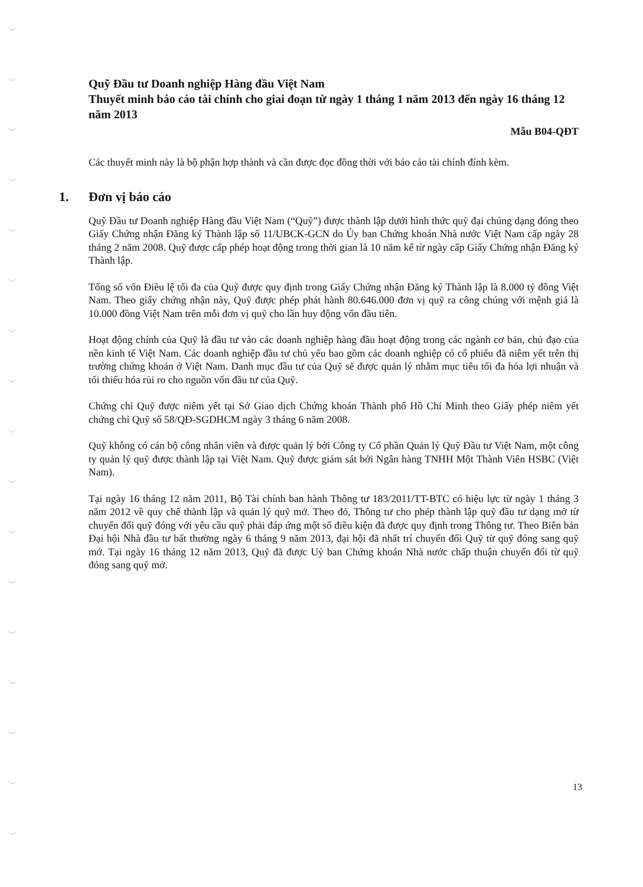Quỹ Đầu tư Doanh nghiệp Hàng đầu Việt Nam
Thuyết minh báo cáo tài chính cho giai đoạn từ ngày 1 tháng 1 năm 2013 đến ngày 16 tháng 12 năm 2013
Mẫu B04-QĐT
Các thuyết minh này là bộ phận hợp thành và cần được đọc đồng thời với báo cáo tài chính đính kèm.
1. Đơn vị báo cáo
Quỹ Đầu tư Doanh nghiệp Hàng đầu Việt Nam (“Quỹ”) được thành lập dưới hình thức quỹ đại chúng dạng đóng theo Giấy Chứng nhận Đăng ký Thành lập số 11/UBCK-GCN do Ủy ban Chứng khoán Nhà nước Việt Nam cấp ngày 28 tháng 2 năm 2008. Quỹ được cấp phép hoạt động trong thời gian là 10 năm kể từ ngày cấp Giấy Chứng nhận Đăng ký Thành lập.
Tổng số vốn Điều lệ tối đa của Quỹ được quy định trong Giấy Chứng nhận Đăng ký Thành lập là 8.000 tỷ đồng Việt Nam. Theo giấy chứng nhận này, Quỹ được phép phát hành 80.646.000 đơn vị quỹ ra công chúng với mệnh giá là 10.000 đồng Việt Nam trên mỗi đơn vị quỹ cho lần huy động vốn đầu tiên.
Hoạt động chính của Quỹ là đầu tư vào các doanh nghiệp hàng đầu hoạt động trong các ngành cơ bản, chủ đạo của nền kinh tế Việt Nam. Các doanh nghiệp đầu tư chủ yếu bao gồm các doanh nghiệp có cổ phiếu đã niêm yết trên thị trường chứng khoán ở Việt Nam. Danh mục đầu tư của Quỹ sẽ được quản lý nhằm mục tiêu tối đa hóa lợi nhuận và tối thiểu hóa rủi ro cho nguồn vốn đầu tư của Quỹ.
Chứng chỉ Quỹ được niêm yết tại Sở Giao dịch Chứng khoán Thành phố Hồ Chí Minh theo Giấy phép niêm yết chứng chỉ Quỹ số 58/QĐ-SGDHCM ngày 3 tháng 6 năm 2008.
Quỹ không có cán bộ công nhân viên và được quản lý bởi Công ty Cổ phần Quản lý Quỹ Đầu tư Việt Nam, một công ty quản lý quỹ được thành lập tại Việt Nam. Quỹ được giám sát bởi Ngân hàng TNHH Một Thành Viên HSBC (Việt Nam).
Tại ngày 16 tháng 12 năm 2011, Bộ Tài chính ban hành Thông tư 183/2011/TT-BTC có hiệu lực từ ngày 1 tháng 3 năm 2012 về quy chế thành lập và quản lý quỹ mở. Theo đó, Thông tư cho phép thành lập quỹ đầu tư dạng mở từ chuyển đổi quỹ đóng với yêu cầu quỹ phải đáp ứng một số điều kiện đã được quy định trong Thông tư. Theo Biên bản Đại hội Nhà đầu tư bất thường ngày 6 tháng 9 năm 2013, đại hội đã nhất trí chuyển đổi Quỹ từ quỹ đóng sang quỹ mở. Tại ngày 16 tháng 12 năm 2013, Quỹ đã được Uỷ ban Chứng khoán Nhà nước chấp thuận chuyển đổi từ quỹ đóng sang quỹ mở.
13